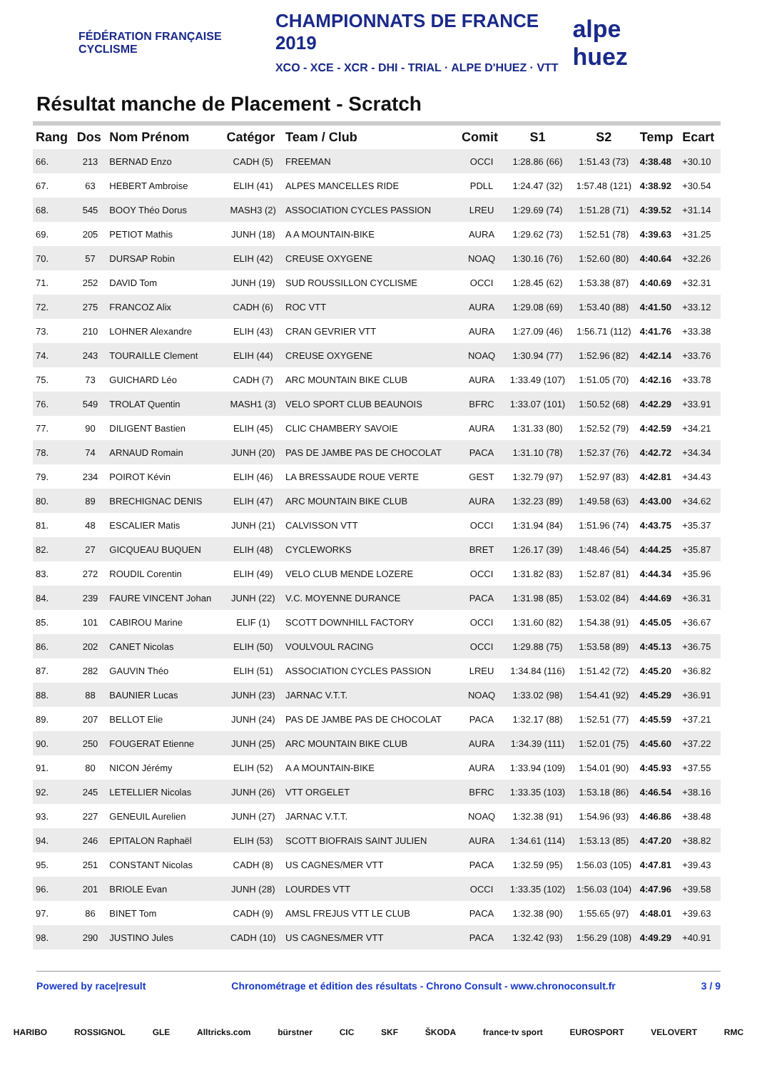FÉDÉRATION FRANÇAISE CYCLISME
CHAMPIONNATS DE FRANCE 2019
XCO - XCE - XCR - DHI - TRIAL · ALPE D'HUEZ · VTT
alpe huez
Résultat manche de Placement - Scratch
| Rang | Dos | Nom Prénom | Catégor | Team / Club | Comit | S1 | S2 | Temp | Ecart |
| --- | --- | --- | --- | --- | --- | --- | --- | --- | --- |
| 66. | 213 | BERNAD Enzo | CADH (5) | FREEMAN | OCCI | 1:28.86 (66) | 1:51.43 (73) | 4:38.48 | +30.10 |
| 67. | 63 | HEBERT Ambroise | ELIH (41) | ALPES MANCELLES RIDE | PDLL | 1:24.47 (32) | 1:57.48 (121) | 4:38.92 | +30.54 |
| 68. | 545 | BOOY Théo Dorus | MASH3 (2) | ASSOCIATION CYCLES PASSION | LREU | 1:29.69 (74) | 1:51.28 (71) | 4:39.52 | +31.14 |
| 69. | 205 | PETIOT Mathis | JUNH (18) | A A MOUNTAIN-BIKE | AURA | 1:29.62 (73) | 1:52.51 (78) | 4:39.63 | +31.25 |
| 70. | 57 | DURSAP Robin | ELIH (42) | CREUSE OXYGENE | NOAQ | 1:30.16 (76) | 1:52.60 (80) | 4:40.64 | +32.26 |
| 71. | 252 | DAVID Tom | JUNH (19) | SUD ROUSSILLON CYCLISME | OCCI | 1:28.45 (62) | 1:53.38 (87) | 4:40.69 | +32.31 |
| 72. | 275 | FRANCOZ Alix | CADH (6) | ROC VTT | AURA | 1:29.08 (69) | 1:53.40 (88) | 4:41.50 | +33.12 |
| 73. | 210 | LOHNER Alexandre | ELIH (43) | CRAN GEVRIER VTT | AURA | 1:27.09 (46) | 1:56.71 (112) | 4:41.76 | +33.38 |
| 74. | 243 | TOURAILLE Clement | ELIH (44) | CREUSE OXYGENE | NOAQ | 1:30.94 (77) | 1:52.96 (82) | 4:42.14 | +33.76 |
| 75. | 73 | GUICHARD Léo | CADH (7) | ARC MOUNTAIN BIKE CLUB | AURA | 1:33.49 (107) | 1:51.05 (70) | 4:42.16 | +33.78 |
| 76. | 549 | TROLAT Quentin | MASH1 (3) | VELO SPORT CLUB BEAUNOIS | BFRC | 1:33.07 (101) | 1:50.52 (68) | 4:42.29 | +33.91 |
| 77. | 90 | DILIGENT Bastien | ELIH (45) | CLIC CHAMBERY SAVOIE | AURA | 1:31.33 (80) | 1:52.52 (79) | 4:42.59 | +34.21 |
| 78. | 74 | ARNAUD Romain | JUNH (20) | PAS DE JAMBE PAS DE CHOCOLAT | PACA | 1:31.10 (78) | 1:52.37 (76) | 4:42.72 | +34.34 |
| 79. | 234 | POIROT Kévin | ELIH (46) | LA BRESSAUDE ROUE VERTE | GEST | 1:32.79 (97) | 1:52.97 (83) | 4:42.81 | +34.43 |
| 80. | 89 | BRECHIGNAC DENIS | ELIH (47) | ARC MOUNTAIN BIKE CLUB | AURA | 1:32.23 (89) | 1:49.58 (63) | 4:43.00 | +34.62 |
| 81. | 48 | ESCALIER Matis | JUNH (21) | CALVISSON VTT | OCCI | 1:31.94 (84) | 1:51.96 (74) | 4:43.75 | +35.37 |
| 82. | 27 | GICQUEAU BUQUEN | ELIH (48) | CYCLEWORKS | BRET | 1:26.17 (39) | 1:48.46 (54) | 4:44.25 | +35.87 |
| 83. | 272 | ROUDIL Corentin | ELIH (49) | VELO CLUB MENDE LOZERE | OCCI | 1:31.82 (83) | 1:52.87 (81) | 4:44.34 | +35.96 |
| 84. | 239 | FAURE VINCENT Johan | JUNH (22) | V.C. MOYENNE DURANCE | PACA | 1:31.98 (85) | 1:53.02 (84) | 4:44.69 | +36.31 |
| 85. | 101 | CABIROU Marine | ELIF (1) | SCOTT DOWNHILL FACTORY | OCCI | 1:31.60 (82) | 1:54.38 (91) | 4:45.05 | +36.67 |
| 86. | 202 | CANET Nicolas | ELIH (50) | VOULVOUL RACING | OCCI | 1:29.88 (75) | 1:53.58 (89) | 4:45.13 | +36.75 |
| 87. | 282 | GAUVIN Théo | ELIH (51) | ASSOCIATION CYCLES PASSION | LREU | 1:34.84 (116) | 1:51.42 (72) | 4:45.20 | +36.82 |
| 88. | 88 | BAUNIER Lucas | JUNH (23) | JARNAC V.T.T. | NOAQ | 1:33.02 (98) | 1:54.41 (92) | 4:45.29 | +36.91 |
| 89. | 207 | BELLOT Elie | JUNH (24) | PAS DE JAMBE PAS DE CHOCOLAT | PACA | 1:32.17 (88) | 1:52.51 (77) | 4:45.59 | +37.21 |
| 90. | 250 | FOUGERAT Etienne | JUNH (25) | ARC MOUNTAIN BIKE CLUB | AURA | 1:34.39 (111) | 1:52.01 (75) | 4:45.60 | +37.22 |
| 91. | 80 | NICON Jérémy | ELIH (52) | A A MOUNTAIN-BIKE | AURA | 1:33.94 (109) | 1:54.01 (90) | 4:45.93 | +37.55 |
| 92. | 245 | LETELLIER Nicolas | JUNH (26) | VTT ORGELET | BFRC | 1:33.35 (103) | 1:53.18 (86) | 4:46.54 | +38.16 |
| 93. | 227 | GENEUIL Aurelien | JUNH (27) | JARNAC V.T.T. | NOAQ | 1:32.38 (91) | 1:54.96 (93) | 4:46.86 | +38.48 |
| 94. | 246 | EPITALON Raphaël | ELIH (53) | SCOTT BIOFRAIS SAINT JULIEN | AURA | 1:34.61 (114) | 1:53.13 (85) | 4:47.20 | +38.82 |
| 95. | 251 | CONSTANT Nicolas | CADH (8) | US CAGNES/MER VTT | PACA | 1:32.59 (95) | 1:56.03 (105) | 4:47.81 | +39.43 |
| 96. | 201 | BRIOLE Evan | JUNH (28) | LOURDES VTT | OCCI | 1:33.35 (102) | 1:56.03 (104) | 4:47.96 | +39.58 |
| 97. | 86 | BINET Tom | CADH (9) | AMSL FREJUS VTT LE CLUB | PACA | 1:32.38 (90) | 1:55.65 (97) | 4:48.01 | +39.63 |
| 98. | 290 | JUSTINO Jules | CADH (10) | US CAGNES/MER VTT | PACA | 1:32.42 (93) | 1:56.29 (108) | 4:49.29 | +40.91 |
Powered by race|result Chronométrage et édition des résultats - Chrono Consult - www.chronoconsult.fr 3 / 9
HARIBO ROSSIGNOL GLE Alltricks.com bürstner CIC SKF ŠKODA france·tv sport EUROSPORT VELOVERT RMC